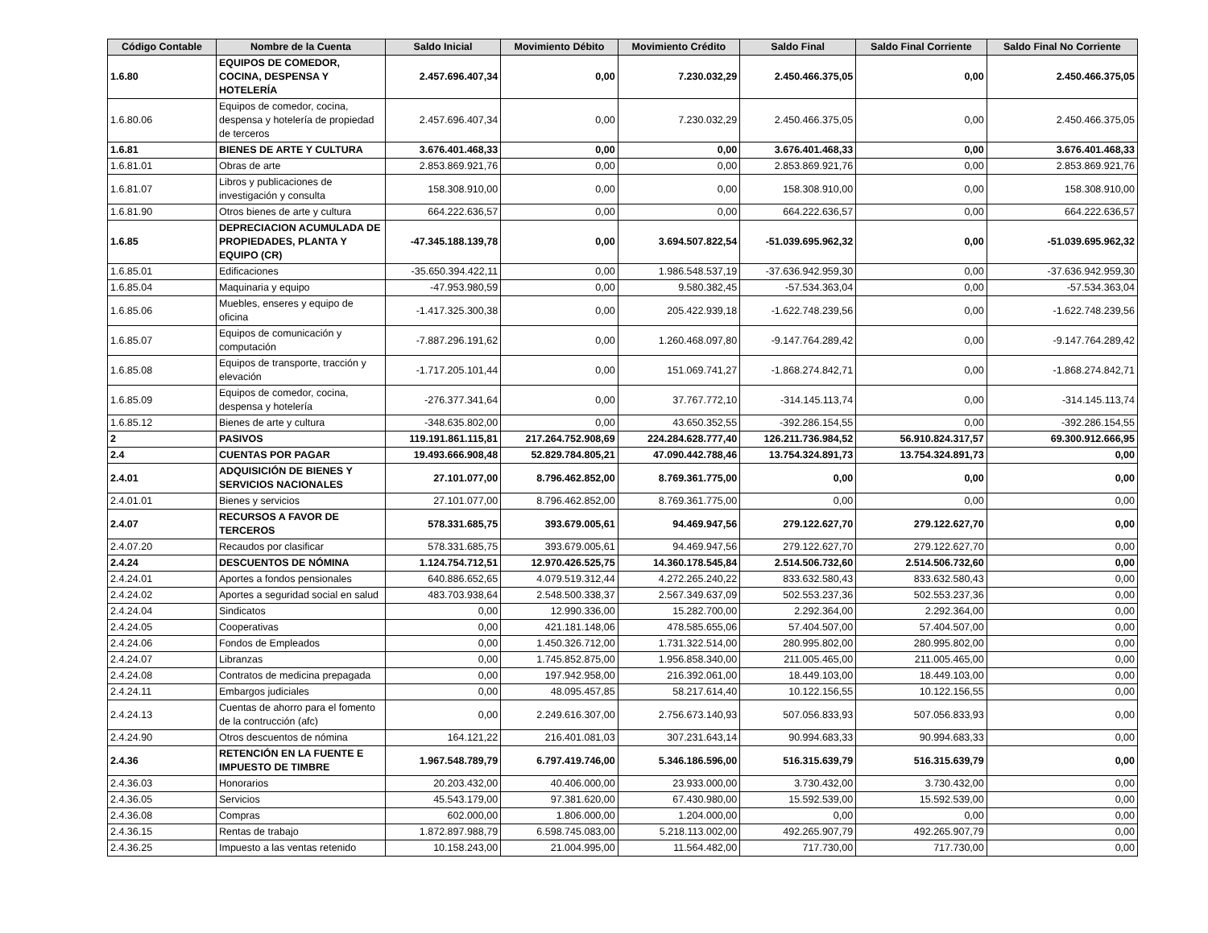| Código Contable | Nombre de la Cuenta | Saldo Inicial | Movimiento Débito | Movimiento Crédito | Saldo Final | Saldo Final Corriente | Saldo Final No Corriente |
| --- | --- | --- | --- | --- | --- | --- | --- |
| 1.6.80 | EQUIPOS DE COMEDOR, COCINA, DESPENSA Y HOTELERÍA | 2.457.696.407,34 | 0,00 | 7.230.032,29 | 2.450.466.375,05 | 0,00 | 2.450.466.375,05 |
| 1.6.80.06 | Equipos de comedor, cocina, despensa y hotelería de propiedad de terceros | 2.457.696.407,34 | 0,00 | 7.230.032,29 | 2.450.466.375,05 | 0,00 | 2.450.466.375,05 |
| 1.6.81 | BIENES DE ARTE Y CULTURA | 3.676.401.468,33 | 0,00 | 0,00 | 3.676.401.468,33 | 0,00 | 3.676.401.468,33 |
| 1.6.81.01 | Obras de arte | 2.853.869.921,76 | 0,00 | 0,00 | 2.853.869.921,76 | 0,00 | 2.853.869.921,76 |
| 1.6.81.07 | Libros y publicaciones de investigación y consulta | 158.308.910,00 | 0,00 | 0,00 | 158.308.910,00 | 0,00 | 158.308.910,00 |
| 1.6.81.90 | Otros bienes de arte y cultura | 664.222.636,57 | 0,00 | 0,00 | 664.222.636,57 | 0,00 | 664.222.636,57 |
| 1.6.85 | DEPRECIACION ACUMULADA DE PROPIEDADES, PLANTA Y EQUIPO (CR) | -47.345.188.139,78 | 0,00 | 3.694.507.822,54 | -51.039.695.962,32 | 0,00 | -51.039.695.962,32 |
| 1.6.85.01 | Edificaciones | -35.650.394.422,11 | 0,00 | 1.986.548.537,19 | -37.636.942.959,30 | 0,00 | -37.636.942.959,30 |
| 1.6.85.04 | Maquinaria y equipo | -47.953.980,59 | 0,00 | 9.580.382,45 | -57.534.363,04 | 0,00 | -57.534.363,04 |
| 1.6.85.06 | Muebles, enseres y equipo de oficina | -1.417.325.300,38 | 0,00 | 205.422.939,18 | -1.622.748.239,56 | 0,00 | -1.622.748.239,56 |
| 1.6.85.07 | Equipos de comunicación y computación | -7.887.296.191,62 | 0,00 | 1.260.468.097,80 | -9.147.764.289,42 | 0,00 | -9.147.764.289,42 |
| 1.6.85.08 | Equipos de transporte, tracción y elevación | -1.717.205.101,44 | 0,00 | 151.069.741,27 | -1.868.274.842,71 | 0,00 | -1.868.274.842,71 |
| 1.6.85.09 | Equipos de comedor, cocina, despensa y hotelería | -276.377.341,64 | 0,00 | 37.767.772,10 | -314.145.113,74 | 0,00 | -314.145.113,74 |
| 1.6.85.12 | Bienes de arte y cultura | -348.635.802,00 | 0,00 | 43.650.352,55 | -392.286.154,55 | 0,00 | -392.286.154,55 |
| 2 | PASIVOS | 119.191.861.115,81 | 217.264.752.908,69 | 224.284.628.777,40 | 126.211.736.984,52 | 56.910.824.317,57 | 69.300.912.666,95 |
| 2.4 | CUENTAS POR PAGAR | 19.493.666.908,48 | 52.829.784.805,21 | 47.090.442.788,46 | 13.754.324.891,73 | 13.754.324.891,73 | 0,00 |
| 2.4.01 | ADQUISICIÓN DE BIENES Y SERVICIOS NACIONALES | 27.101.077,00 | 8.796.462.852,00 | 8.769.361.775,00 | 0,00 | 0,00 | 0,00 |
| 2.4.01.01 | Bienes y servicios | 27.101.077,00 | 8.796.462.852,00 | 8.769.361.775,00 | 0,00 | 0,00 | 0,00 |
| 2.4.07 | RECURSOS A FAVOR DE TERCEROS | 578.331.685,75 | 393.679.005,61 | 94.469.947,56 | 279.122.627,70 | 279.122.627,70 | 0,00 |
| 2.4.07.20 | Recaudos por clasificar | 578.331.685,75 | 393.679.005,61 | 94.469.947,56 | 279.122.627,70 | 279.122.627,70 | 0,00 |
| 2.4.24 | DESCUENTOS DE NÓMINA | 1.124.754.712,51 | 12.970.426.525,75 | 14.360.178.545,84 | 2.514.506.732,60 | 2.514.506.732,60 | 0,00 |
| 2.4.24.01 | Aportes a fondos pensionales | 640.886.652,65 | 4.079.519.312,44 | 4.272.265.240,22 | 833.632.580,43 | 833.632.580,43 | 0,00 |
| 2.4.24.02 | Aportes a seguridad social en salud | 483.703.938,64 | 2.548.500.338,37 | 2.567.349.637,09 | 502.553.237,36 | 502.553.237,36 | 0,00 |
| 2.4.24.04 | Sindicatos | 0,00 | 12.990.336,00 | 15.282.700,00 | 2.292.364,00 | 2.292.364,00 | 0,00 |
| 2.4.24.05 | Cooperativas | 0,00 | 421.181.148,06 | 478.585.655,06 | 57.404.507,00 | 57.404.507,00 | 0,00 |
| 2.4.24.06 | Fondos de Empleados | 0,00 | 1.450.326.712,00 | 1.731.322.514,00 | 280.995.802,00 | 280.995.802,00 | 0,00 |
| 2.4.24.07 | Libranzas | 0,00 | 1.745.852.875,00 | 1.956.858.340,00 | 211.005.465,00 | 211.005.465,00 | 0,00 |
| 2.4.24.08 | Contratos de medicina prepagada | 0,00 | 197.942.958,00 | 216.392.061,00 | 18.449.103,00 | 18.449.103,00 | 0,00 |
| 2.4.24.11 | Embargos judiciales | 0,00 | 48.095.457,85 | 58.217.614,40 | 10.122.156,55 | 10.122.156,55 | 0,00 |
| 2.4.24.13 | Cuentas de ahorro para el fomento de la contrucción (afc) | 0,00 | 2.249.616.307,00 | 2.756.673.140,93 | 507.056.833,93 | 507.056.833,93 | 0,00 |
| 2.4.24.90 | Otros descuentos de nómina | 164.121,22 | 216.401.081,03 | 307.231.643,14 | 90.994.683,33 | 90.994.683,33 | 0,00 |
| 2.4.36 | RETENCIÓN EN LA FUENTE E IMPUESTO DE TIMBRE | 1.967.548.789,79 | 6.797.419.746,00 | 5.346.186.596,00 | 516.315.639,79 | 516.315.639,79 | 0,00 |
| 2.4.36.03 | Honorarios | 20.203.432,00 | 40.406.000,00 | 23.933.000,00 | 3.730.432,00 | 3.730.432,00 | 0,00 |
| 2.4.36.05 | Servicios | 45.543.179,00 | 97.381.620,00 | 67.430.980,00 | 15.592.539,00 | 15.592.539,00 | 0,00 |
| 2.4.36.08 | Compras | 602.000,00 | 1.806.000,00 | 1.204.000,00 | 0,00 | 0,00 | 0,00 |
| 2.4.36.15 | Rentas de trabajo | 1.872.897.988,79 | 6.598.745.083,00 | 5.218.113.002,00 | 492.265.907,79 | 492.265.907,79 | 0,00 |
| 2.4.36.25 | Impuesto a las ventas retenido | 10.158.243,00 | 21.004.995,00 | 11.564.482,00 | 717.730,00 | 717.730,00 | 0,00 |